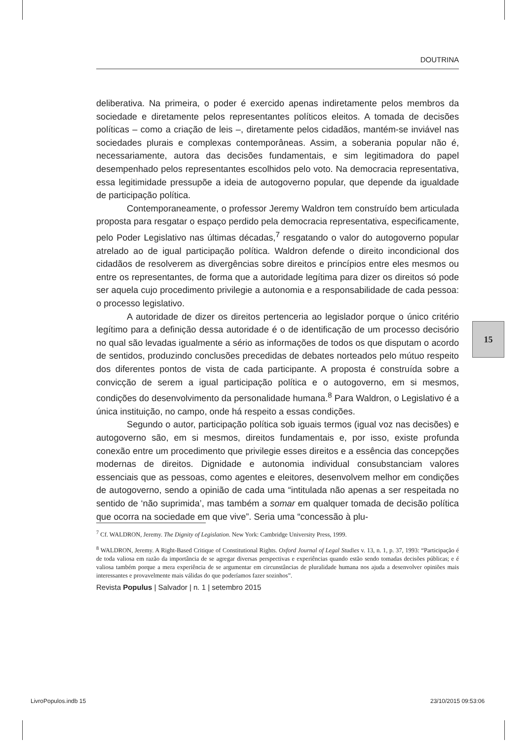DOUTRINA
deliberativa. Na primeira, o poder é exercido apenas indiretamente pelos membros da sociedade e diretamente pelos representantes políticos eleitos. A tomada de decisões políticas – como a criação de leis –, diretamente pelos cidadãos, mantém-se inviável nas sociedades plurais e complexas contemporâneas. Assim, a soberania popular não é, necessariamente, autora das decisões fundamentais, e sim legitimadora do papel desempenhado pelos representantes escolhidos pelo voto. Na democracia representativa, essa legitimidade pressupõe a ideia de autogoverno popular, que depende da igualdade de participação política.
Contemporaneamente, o professor Jeremy Waldron tem construído bem articulada proposta para resgatar o espaço perdido pela democracia representativa, especificamente, pelo Poder Legislativo nas últimas décadas,<sup>7</sup> resgatando o valor do autogoverno popular atrelado ao de igual participação política. Waldron defende o direito incondicional dos cidadãos de resolverem as divergências sobre direitos e princípios entre eles mesmos ou entre os representantes, de forma que a autoridade legítima para dizer os direitos só pode ser aquela cujo procedimento privilegie a autonomia e a responsabilidade de cada pessoa: o processo legislativo.
A autoridade de dizer os direitos pertenceria ao legislador porque o único critério legítimo para a definição dessa autoridade é o de identificação de um processo decisório no qual são levadas igualmente a sério as informações de todos os que disputam o acordo de sentidos, produzindo conclusões precedidas de debates norteados pelo mútuo respeito dos diferentes pontos de vista de cada participante. A proposta é construída sobre a convicção de serem a igual participação política e o autogoverno, em si mesmos, condições do desenvolvimento da personalidade humana.<sup>8</sup> Para Waldron, o Legislativo é a única instituição, no campo, onde há respeito a essas condições.
Segundo o autor, participação política sob iguais termos (igual voz nas decisões) e autogoverno são, em si mesmos, direitos fundamentais e, por isso, existe profunda conexão entre um procedimento que privilegie esses direitos e a essência das concepções modernas de direitos. Dignidade e autonomia individual consubstanciam valores essenciais que as pessoas, como agentes e eleitores, desenvolvem melhor em condições de autogoverno, sendo a opinião de cada uma “intitulada não apenas a ser respeitada no sentido de ‘não suprimida’, mas também a somar em qualquer tomada de decisão política que ocorra na sociedade em que vive”. Seria uma “concessão à plu-
15
<sup>7</sup> Cf. WALDRON, Jeremy. The Dignity of Legislation. New York: Cambridge University Press, 1999.
<sup>8</sup> WALDRON, Jeremy. A Right-Based Critique of Constitutional Rights. Oxford Journal of Legal Studies v. 13, n. 1, p. 37, 1993: “Participação é de toda valiosa em razão da importância de se agregar diversas perspectivas e experiências quando estão sendo tomadas decisões públicas; e é valiosa também porque a mera experiência de se argumentar em circunstâncias de pluralidade humana nos ajuda a desenvolver opiniões mais interessantes e provavelmente mais válidas do que poderíamos fazer sozinhos”.
Revista Populus | Salvador | n. 1 | setembro 2015
LivroPopulos.indb 15 23/10/2015 09:53:06